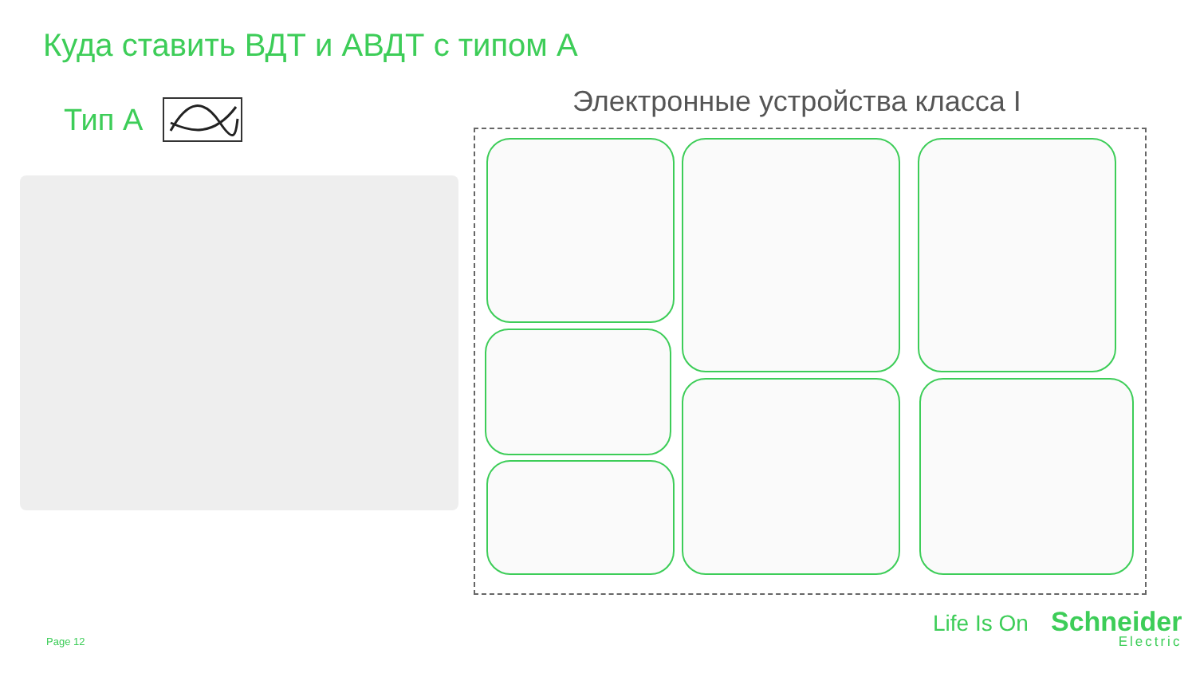Куда ставить ВДТ и АВДТ с типом А
Тип А
Электронные устройства класса I
Page 12
Life Is On Schneider
Electric